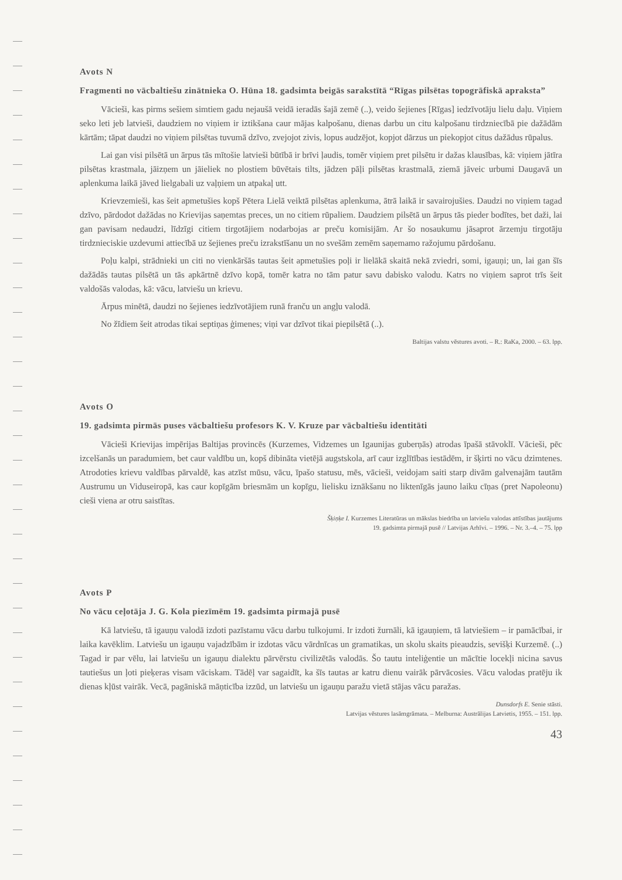Avots N
Fragmenti no vācbaltiešu zinātnieka O. Hūna 18. gadsimta beigās sarakstītā “Rīgas pilsētas topogrāfiskā apraksta”
Vācieši, kas pirms sešiem simtiem gadu nejaušā veidā ieradās šajā zemē (..), veido šejienes [Rīgas] iedzīvotāju lielu daļu. Viņiem seko leti jeb latvieši, daudziem no viņiem ir iztikšana caur mājas kalpošanu, dienas darbu un citu kalpošanu tirdzniecībā pie dažādām kārtām; tāpat daudzi no viņiem pilsētas tuvumā dzīvo, zvejojot zivis, lopus audzējot, kopjot dārzus un piekopjot citus dažādus rūpalus.
Lai gan visi pilsētā un ārpus tās mītošie latvieši būtībā ir brīvi ļaudis, tomēr viņiem pret pilsētu ir dažas klausības, kā: viņiem jātīra pilsētas krastmala, jāizņem un jāieliek no plostiem būvētais tilts, jādzen pāļi pilsētas krastmalā, ziemā jāveic urbumi Daugavā un aplenkuma laikā jāved lielgabali uz vaļņiem un atpakaļ utt.
Krievzemieši, kas šeit apmetušies kopš Pētera Lielā veiktā pilsētas aplenkuma, ātrā laikā ir savairojušies. Daudzi no viņiem tagad dzīvo, pārdodot dažādas no Krievijas saņemtas preces, un no citiem rūpaliem. Daudziem pilsētā un ārpus tās pieder bodītes, bet daži, lai gan pavisam nedaudzi, līdzīgi citiem tirgotājiem nodarbojas ar preču komisijām. Ar šo nosaukumu jāsaprot ārzemju tirgotāju tirdznieciskie uzdevumi attiecībā uz šejienes preču izrakstīšanu un no svešām zemēm saņemamo ražojumu pārdošanu.
Poļu kalpi, strādnieki un citi no vienkāršās tautas šeit apmetušies poļi ir lielākā skaitā nekā zviedri, somi, igauņi; un, lai gan šīs dažādās tautas pilsētā un tās apkārtnē dzīvo kopā, tomēr katra no tām patur savu dabisko valodu. Katrs no viņiem saprot trīs šeit valdošās valodas, kā: vācu, latviešu un krievu.
Ārpus minētā, daudzi no šejienes iedzīvotājiem runā franču un angļu valodā.
No žīdiem šeit atrodas tikai septiņas ģimenes; viņi var dzīvot tikai piepilsētā (..).
Baltijas valstu vēstures avoti. – R.: RaKa, 2000. – 63. lpp.
Avots O
19. gadsimta pirmās puses vācbaltiešu profesors K. V. Kruze par vācbaltiešu identitāti
Vācieši Krievijas impērijas Baltijas provincēs (Kurzemes, Vidzemes un Igaunijas guberņās) atrodas īpašā stāvoklī. Vācieši, pēc izcelšanās un paradumiem, bet caur valdību un, kopš dibināta vietējā augstskola, arī caur izglītības iestādēm, ir šķirti no vācu dzimtenes. Atrodoties krievu valdības pārvaldē, kas atzīst mūsu, vācu, īpašo statusu, mēs, vācieši, veidojam saiti starp divām galvenajām tautām Austrumu un Viduseiropā, kas caur kopīgām briesmām un kopīgu, lielisku iznākšanu no liktenīgās jauno laiku cīņas (pret Napoleonu) cieši viena ar otru saistītas.
Šķiņķe I. Kurzemes Literatūras un mākslas biedrība un latviešu valodas attīstības jautājums
19. gadsimta pirmajā pusē // Latvijas Arhīvi. – 1996. – Nr. 3.–4. – 75. lpp
Avots P
No vācu ceļotāja J. G. Kola piezīmēm 19. gadsimta pirmajā pusē
Kā latviešu, tā igauņu valodā izdoti pazīstamu vācu darbu tulkojumi. Ir izdoti žurnāli, kā igauņiem, tā latviešiem – ir pamācībai, ir laika kavēklim. Latviešu un igauņu vajadzībām ir izdotas vācu vārdnīcas un gramatikas, un skolu skaits pieaudzis, sevišķi Kurzemē. (..) Tagad ir par vēlu, lai latviešu un igauņu dialektu pārvērstu civilizētās valodās. Šo tautu inteliģentie un mācītie locekļi nicina savus tautiešus un ļoti pieķeras visam vāciskam. Tādēļ var sagaidīt, ka šīs tautas ar katru dienu vairāk pārvācosies. Vācu valodas pratēju ik dienas kļūst vairāk. Vecā, pagāniskā māņticība izzūd, un latviešu un igauņu paražu vietā stājas vācu paražas.
Dunsdorfs E. Senie stāsti.
Latvijas vēstures lasāmgrāmata. – Melburna: Austrālijas Latvietis, 1955. – 151. lpp.
43